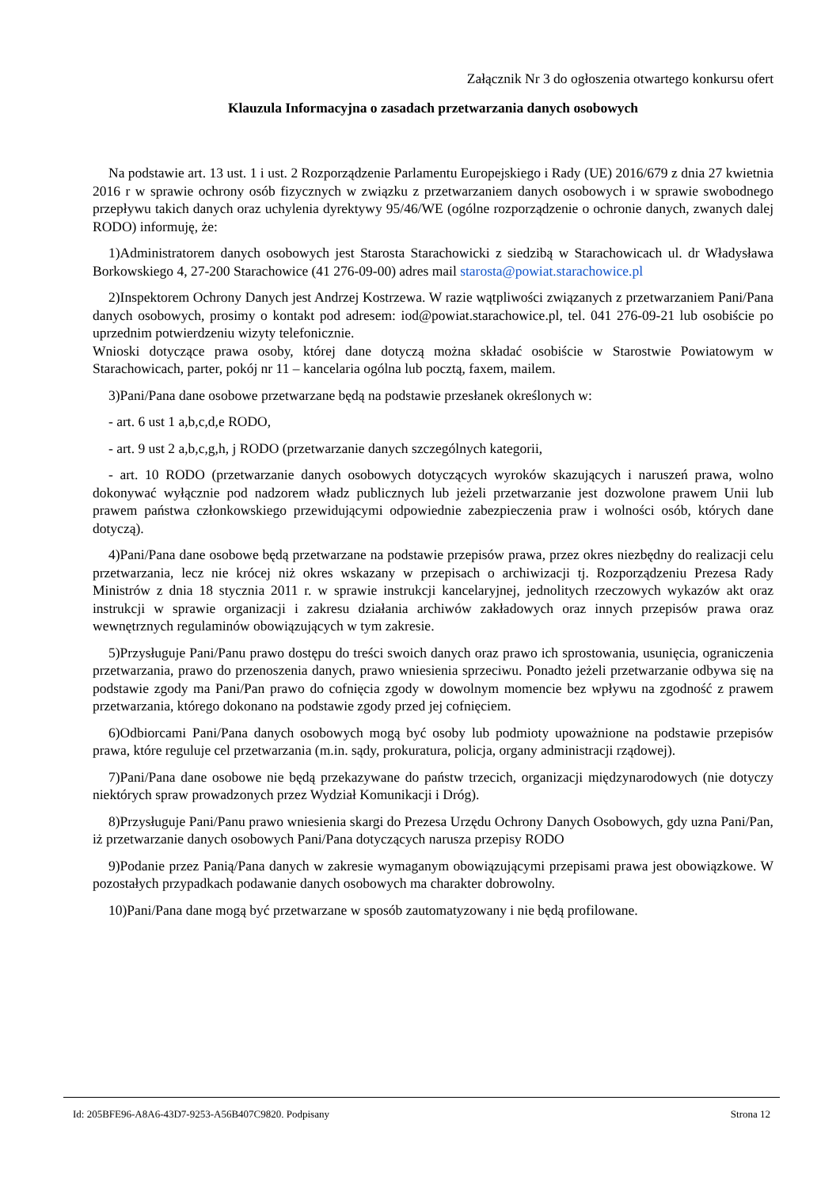Załącznik Nr 3 do ogłoszenia otwartego konkursu ofert
Klauzula Informacyjna o zasadach przetwarzania danych osobowych
Na podstawie art. 13 ust. 1 i ust. 2 Rozporządzenie Parlamentu Europejskiego i Rady (UE) 2016/679 z dnia 27 kwietnia 2016 r w sprawie ochrony osób fizycznych w związku z przetwarzaniem danych osobowych i w sprawie swobodnego przepływu takich danych oraz uchylenia dyrektywy 95/46/WE (ogólne rozporządzenie o ochronie danych, zwanych dalej RODO) informuję, że:
1)Administratorem danych osobowych jest Starosta Starachowicki z siedzibą w Starachowicach ul. dr Władysława Borkowskiego 4, 27-200 Starachowice (41 276-09-00) adres mail starosta@powiat.starachowice.pl
2)Inspektorem Ochrony Danych jest Andrzej Kostrzewa. W razie wątpliwości związanych z przetwarzaniem Pani/Pana danych osobowych, prosimy o kontakt pod adresem: iod@powiat.starachowice.pl, tel. 041 276-09-21 lub osobiście po uprzednim potwierdzeniu wizyty telefonicznie.
Wnioski dotyczące prawa osoby, której dane dotyczą można składać osobiście w Starostwie Powiatowym w Starachowicach, parter, pokój nr 11 – kancelaria ogólna lub pocztą, faxem, mailem.
3)Pani/Pana dane osobowe przetwarzane będą na podstawie przesłanek określonych w:
- art. 6 ust 1 a,b,c,d,e RODO,
- art. 9 ust 2 a,b,c,g,h, j RODO (przetwarzanie danych szczególnych kategorii,
- art. 10 RODO (przetwarzanie danych osobowych dotyczących wyroków skazujących i naruszeń prawa, wolno dokonywać wyłącznie pod nadzorem władz publicznych lub jeżeli przetwarzanie jest dozwolone prawem Unii lub prawem państwa członkowskiego przewidującymi odpowiednie zabezpieczenia praw i wolności osób, których dane dotyczą).
4)Pani/Pana dane osobowe będą przetwarzane na podstawie przepisów prawa, przez okres niezbędny do realizacji celu przetwarzania, lecz nie krócej niż okres wskazany w przepisach o archiwizacji tj. Rozporządzeniu Prezesa Rady Ministrów z dnia 18 stycznia 2011 r. w sprawie instrukcji kancelaryjnej, jednolitych rzeczowych wykazów akt oraz instrukcji w sprawie organizacji i zakresu działania archiwów zakładowych oraz innych przepisów prawa oraz wewnętrznych regulaminów obowiązujących w tym zakresie.
5)Przysługuje Pani/Panu prawo dostępu do treści swoich danych oraz prawo ich sprostowania, usunięcia, ograniczenia przetwarzania, prawo do przenoszenia danych, prawo wniesienia sprzeciwu. Ponadto jeżeli przetwarzanie odbywa się na podstawie zgody ma Pani/Pan prawo do cofnięcia zgody w dowolnym momencie bez wpływu na zgodność z prawem przetwarzania, którego dokonano na podstawie zgody przed jej cofnięciem.
6)Odbiorcami Pani/Pana danych osobowych mogą być osoby lub podmioty upoważnione na podstawie przepisów prawa, które reguluje cel przetwarzania (m.in. sądy, prokuratura, policja, organy administracji rządowej).
7)Pani/Pana dane osobowe nie będą przekazywane do państw trzecich, organizacji międzynarodowych (nie dotyczy niektórych spraw prowadzonych przez Wydział Komunikacji i Dróg).
8)Przysługuje Pani/Panu prawo wniesienia skargi do Prezesa Urzędu Ochrony Danych Osobowych, gdy uzna Pani/Pan, iż przetwarzanie danych osobowych Pani/Pana dotyczących narusza przepisy RODO
9)Podanie przez Panią/Pana danych w zakresie wymaganym obowiązującymi przepisami prawa jest obowiązkowe. W pozostałych przypadkach podawanie danych osobowych ma charakter dobrowolny.
10)Pani/Pana dane mogą być przetwarzane w sposób zautomatyzowany i nie będą profilowane.
Id: 205BFE96-A8A6-43D7-9253-A56B407C9820. Podpisany Strona 12